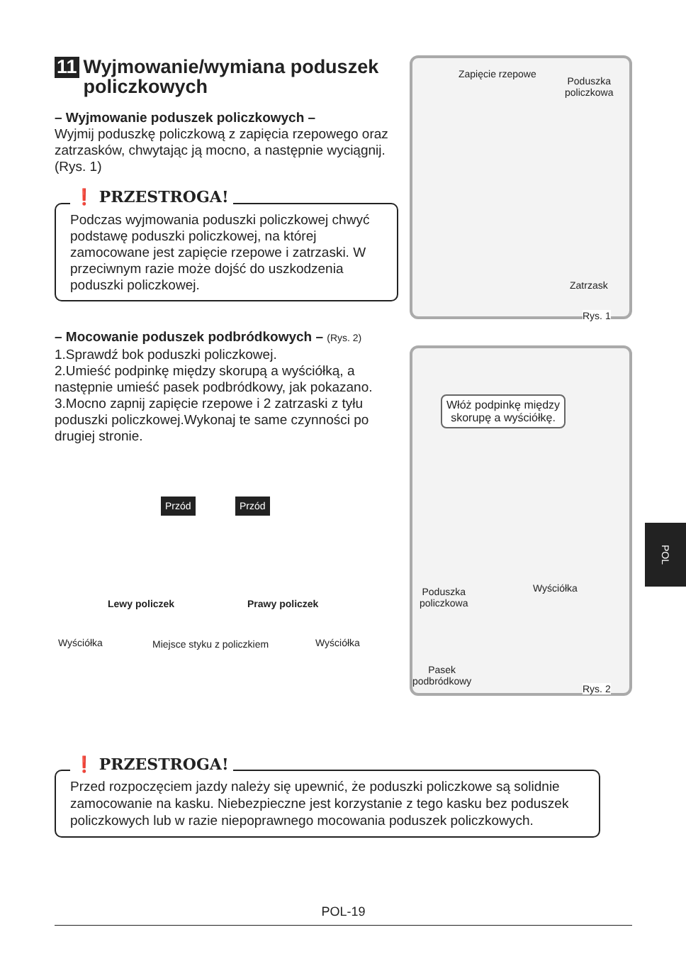11 Wyjmowanie/wymiana poduszek policzkowych
– Wyjmowanie poduszek policzkowych –
Wyjmij poduszkę policzkową z zapięcia rzepowego oraz zatrzasków, chwytając ją mocno, a następnie wyciągnij. (Rys. 1)
❗ PRZESTROGA!
Podczas wyjmowania poduszki policzkowej chwyć podstawę poduszki policzkowej, na której zamocowane jest zapięcie rzepowe i zatrzaski. W przeciwnym razie może dojść do uszkodzenia poduszki policzkowej.
– Mocowanie poduszek podbródkowych – (Rys. 2)
1.Sprawdź bok poduszki policzkowej.
2.Umieść podpinkę między skorupą a wyściółką, a następnie umieść pasek podbródkowy, jak pokazano.
3.Mocno zapnij zapięcie rzepowe i 2 zatrzaski z tyłu poduszki policzkowej.Wykonaj te same czynności po drugiej stronie.
Przód Przód
Lewy policzek Prawy policzek
Wyściółka Miejsce styku z policzkiem Wyściółka
Zapięcie rzepowe
Poduszka
policzkowa
Zatrzask
Rys. 1
Włóż podpinkę między
skorupę a wyściółkę.
Poduszka
policzkowa
Wyściółka
Pasek
podbródkowy
Rys. 2
POL
❗ PRZESTROGA!
Przed rozpoczęciem jazdy należy się upewnić, że poduszki policzkowe są solidnie zamocowanie na kasku. Niebezpieczne jest korzystanie z tego kasku bez poduszek policzkowych lub w razie niepoprawnego mocowania poduszek policzkowych.
POL-19